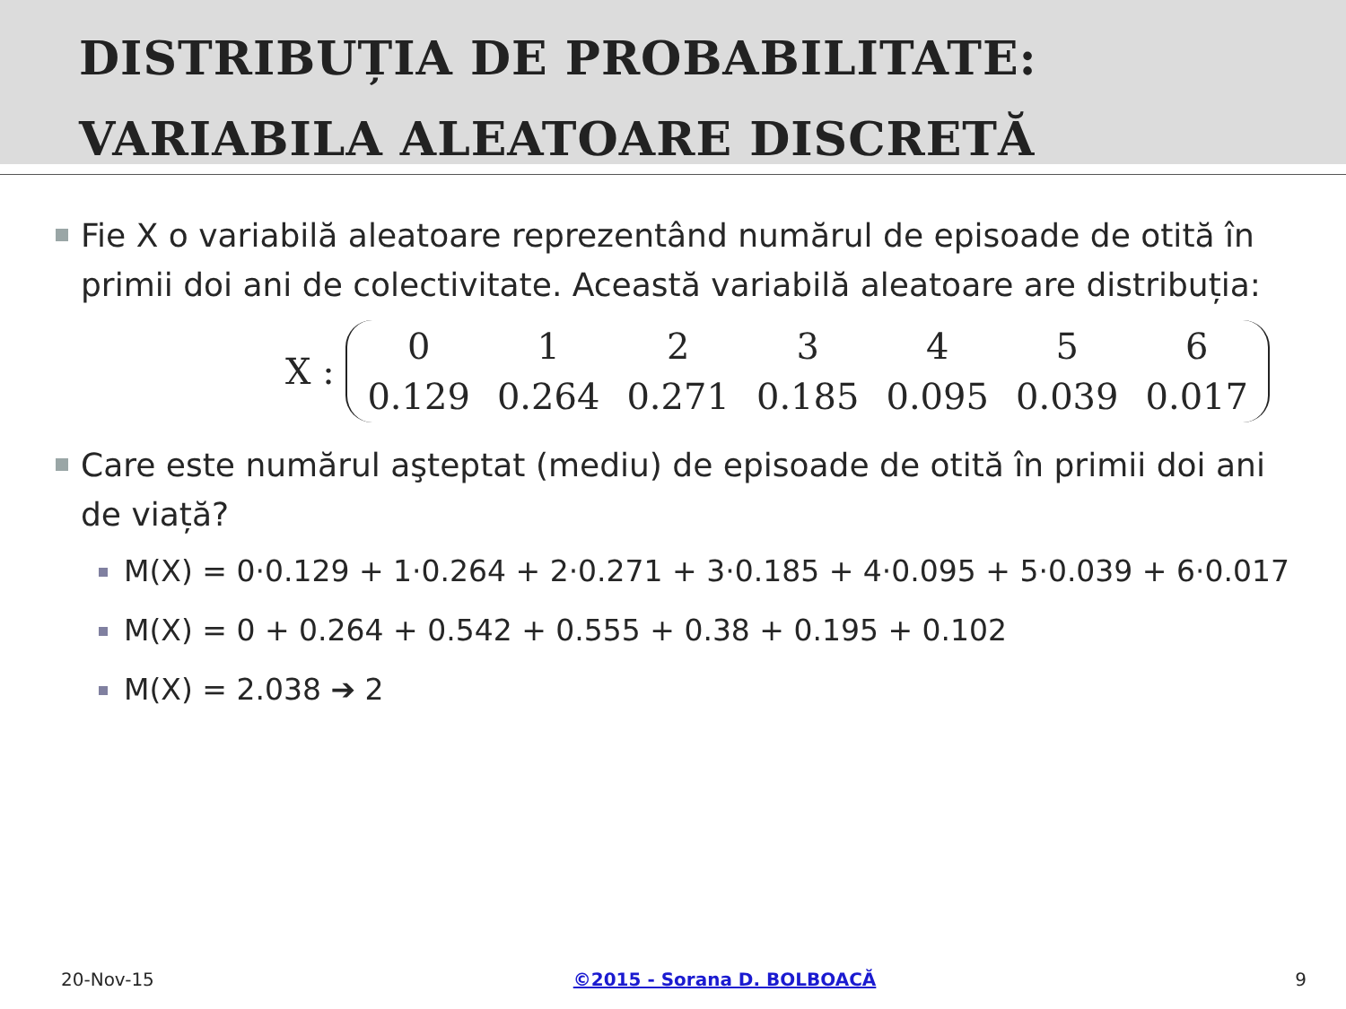DISTRIBUȚIA DE PROBABILITATE: VARIABILA ALEATOARE DISCRETĂ
Fie X o variabilă aleatoare reprezentând numărul de episoade de otită în primii doi ani de colectivitate. Această variabilă aleatoare are distribuția:
X :
| 0 | 1 | 2 | 3 | 4 | 5 | 6 |
| 0.129 | 0.264 | 0.271 | 0.185 | 0.095 | 0.039 | 0.017 |
Care este numărul aşteptat (mediu) de episoade de otită în primii doi ani de viață?
M(X) = 0·0.129 + 1·0.264 + 2·0.271 + 3·0.185 + 4·0.095 + 5·0.039 + 6·0.017
M(X) = 0 + 0.264 + 0.542 + 0.555 + 0.38 + 0.195 + 0.102
M(X) = 2.038 ➔ 2
20-Nov-15 ©2015 - Sorana D. BOLBOACĂ 9